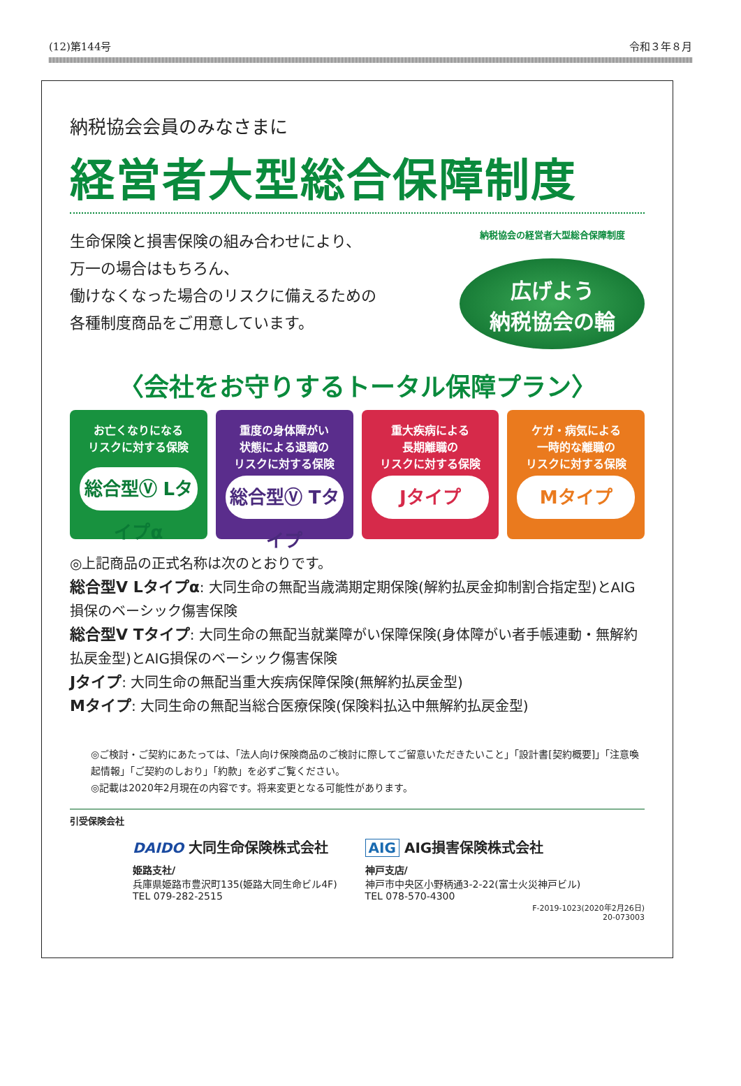(12)第144号 令和３年８月
納税協会会員のみなさまに
経営者大型総合保障制度
生命保険と損害保険の組み合わせにより、
万一の場合はもちろん、
働けなくなった場合のリスクに備えるための
各種制度商品をご用意しています。
納税協会の経営者大型総合保障制度
広げよう
納税協会の輪
〈会社をお守りするトータル保障プラン〉
お亡くなりになる
リスクに対する保険
総合型Ⓥ Lタイプα
重度の身体障がい
状態による退職の
リスクに対する保険
総合型Ⓥ Tタイプ
重大疾病による
長期離職の
リスクに対する保険
Jタイプ
ケガ・病気による
一時的な離職の
リスクに対する保険
Mタイプ
◎上記商品の正式名称は次のとおりです。
総合型V Lタイプα: 大同生命の無配当歳満期定期保険(解約払戻金抑制割合指定型)とAIG損保のベーシック傷害保険
総合型V Tタイプ: 大同生命の無配当就業障がい保障保険(身体障がい者手帳連動・無解約払戻金型)とAIG損保のベーシック傷害保険
Jタイプ: 大同生命の無配当重大疾病保障保険(無解約払戻金型)
Mタイプ: 大同生命の無配当総合医療保険(保険料払込中無解約払戻金型)
◎ご検討・ご契約にあたっては、「法人向け保険商品のご検討に際してご留意いただきたいこと」「設計書[契約概要]」「注意喚起情報」「ご契約のしおり」「約款」を必ずご覧ください。
◎記載は2020年2月現在の内容です。将来変更となる可能性があります。
引受保険会社
DAIDO 大同生命保険株式会社
姫路支社/
兵庫県姫路市豊沢町135(姫路大同生命ビル4F)
TEL 079-282-2515
AIG AIG損害保険株式会社
神戸支店/
神戸市中央区小野柄通3-2-22(富士火災神戸ビル)
TEL 078-570-4300
F-2019-1023(2020年2月26日)
20-073003